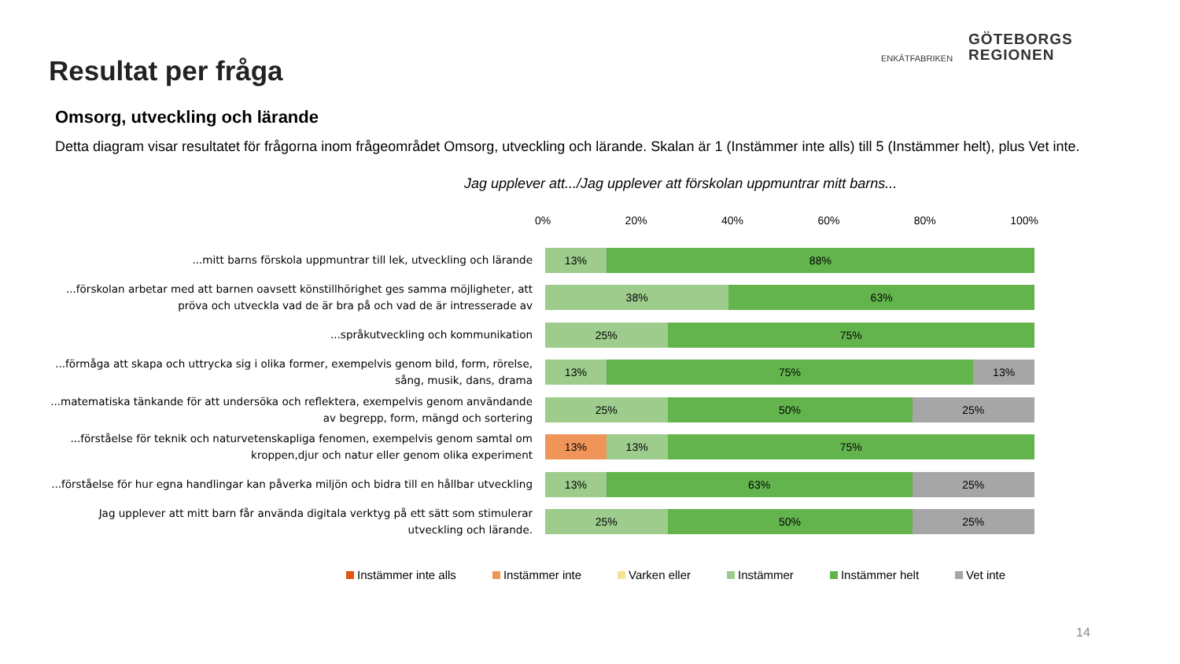Resultat per fråga
ENKÄTFABRIKEN
GÖTEBORGS
REGIONEN
Omsorg, utveckling och lärande
Detta diagram visar resultatet för frågorna inom frågeområdet Omsorg, utveckling och lärande. Skalan är 1 (Instämmer inte alls) till 5 (Instämmer helt), plus Vet inte.
Jag upplever att.../Jag upplever att förskolan uppmuntrar mitt barns...
0% 20% 40% 60% 80% 100%
...mitt barns förskola uppmuntrar till lek, utveckling och lärande
13% 88%
...förskolan arbetar med att barnen oavsett könstillhörighet ges samma möjligheter, att pröva och utveckla vad de är bra på och vad de är intresserade av
38% 63%
...språkutveckling och kommunikation
25% 75%
...förmåga att skapa och uttrycka sig i olika former, exempelvis genom bild, form, rörelse, sång, musik, dans, drama
13% 75% 13%
...matematiska tänkande för att undersöka och reflektera, exempelvis genom användande av begrepp, form, mängd och sortering
25% 50% 25%
...förståelse för teknik och naturvetenskapliga fenomen, exempelvis genom samtal om kroppen,djur och natur eller genom olika experiment
13% 13% 75%
...förståelse för hur egna handlingar kan påverka miljön och bidra till en hållbar utveckling
13% 63% 25%
Jag upplever att mitt barn får använda digitala verktyg på ett sätt som stimulerar utveckling och lärande.
25% 50% 25%
Instämmer inte alls Instämmer inte Varken eller Instämmer Instämmer helt Vet inte
14